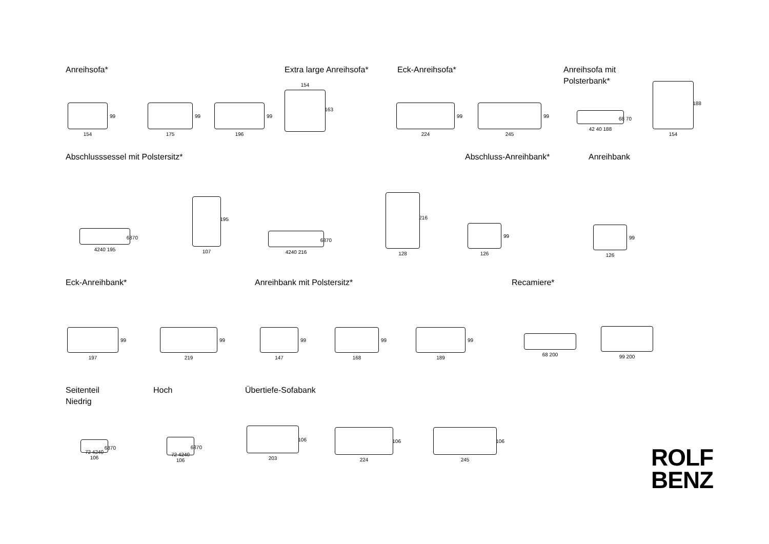Anreihsofa* Extra large Anreihsofa* Eck-Anreihsofa*
Anreihsofa mit
Polsterbank*
99
154
99
175
99
196
163
154
99
224
99
245
68 70
42 40 188
188
154
Abschlusssessel mit Polstersitz*
Abschluss-Anreihbank* Anreihbank
6870
4240 195
195
107
6870
4240 216
216
128
99
126
99
126
Eck-Anreihbank* Anreihbank mit Polstersitz* Recamiere*
99
197
99
219
99
147
99
168
99
189
68 200
99 200
Seitenteil
Niedrig
Hoch Übertiefe-Sofabank
6870
72 4240 106
6870
72 4240 106
106
203
106
224
106
245
ROLF
BENZ